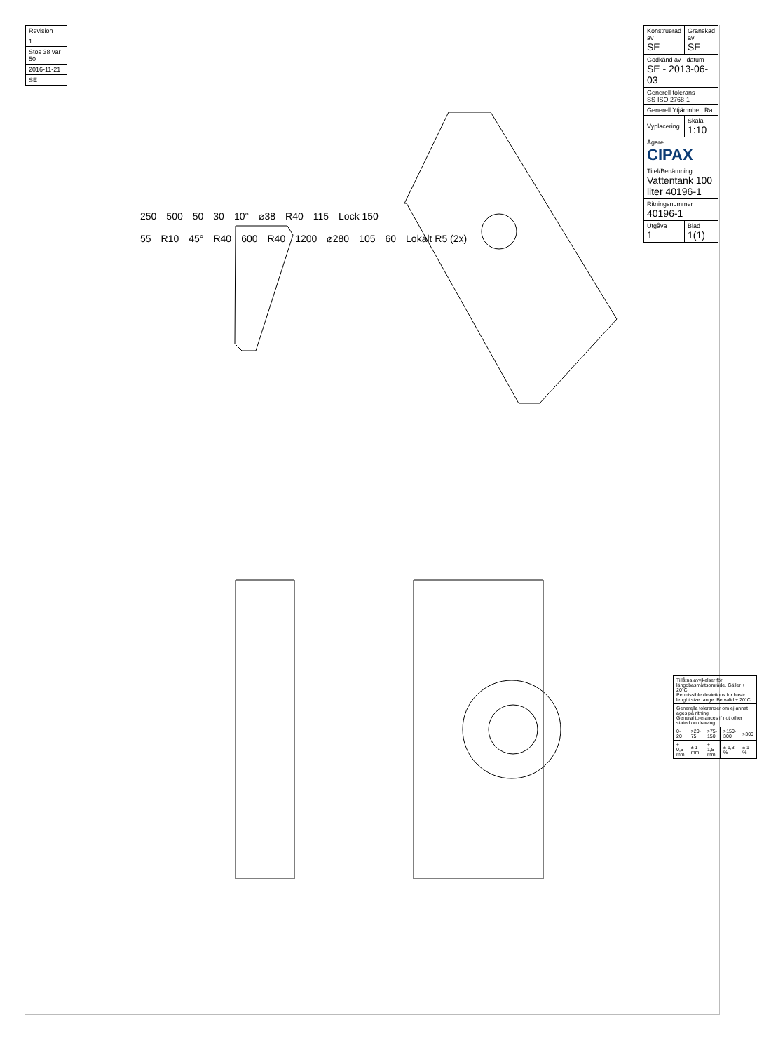| Revision |
| --- |
| 1 |
| Stos 38 var 50 |
| 2016-11-21 |
| SE |
250 500 50 30 10° ⌀38 R40 115 Lock 150
55 R10 45° R40 600 R40 1200 ⌀280 105 60 Lokalt R5 (2x)
| Konstruerad av SE | Granskad av SE |
| Godkänd av - datum SE - 2013-06-03 | |
| Generell tolerans SS-ISO 2768-1 | |
| Generell Ytjämnhet, Ra | |
| Vyplacering | Skala 1:10 |
| Ägare CIPAX | |
| Titel/Benämning Vattentank 100 liter 40196-1 | |
| Ritningsnummer 40196-1 | |
| Utgåva 1 | Blad 1(1) |
| Tillåtna avvikelser för längdbasmåttsområde. Gäller + 20°C Permissible devietions for basic lenght size range. Be valid + 20°C | | | | |
| Generella toleranser om ej annat ages på ritning General tolerances if not other stated on drawing | | | | |
| 0-20 | >20-75 | >75-150 | >150-300 | >300 |
| ± 0,5 mm | ± 1 mm | ± 1,5 mm | ± 1,3 % | ± 1 % |